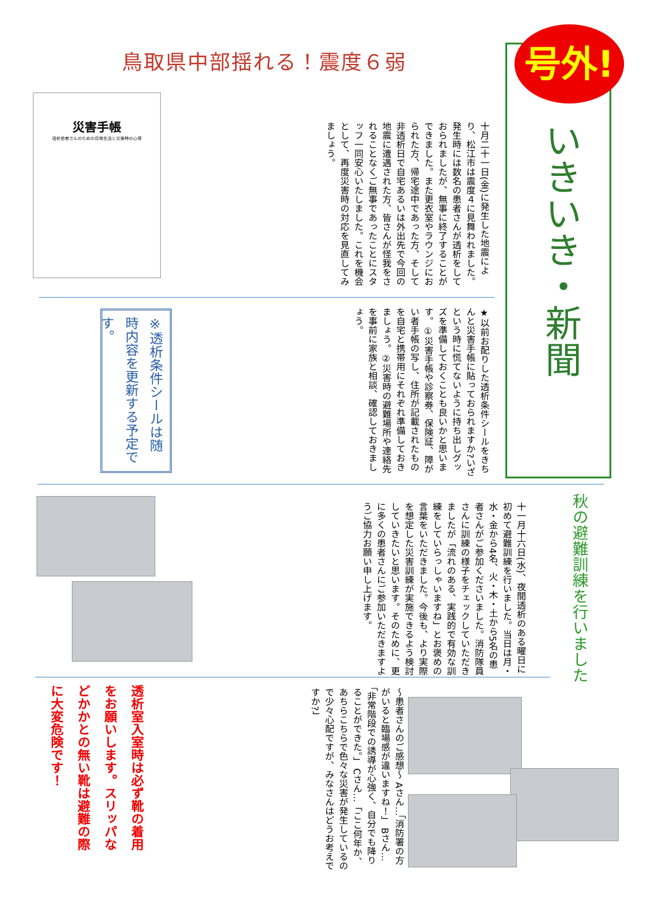鳥取県中部揺れる！震度６弱 号外!
いきいき・新聞
災害手帳
透析患者さんのための日常生活と災害時の心得
十月二十一日(金)に発生した地震により、松江市は震度４に見舞われました。発生時には数名の患者さんが透析をしておられましたが、無事に終了することができました。また更衣室やラウンジにおられた方、帰宅途中であった方、そして非透析日で自宅あるいは外出先で今回の地震に遭遇された方、皆さんが怪我をされることなくご無事であったことにスタッフ一同安心いたしました。これを機会として、再度災害時の対応を見直してみましょう。
★以前お配りした透析条件シールをきちんと災害手帳に貼っておられますか?いざという時に慌てないように持ち出しグッズを準備しておくことも良いかと思います。①災害手帳や診察券、保険証、障がい者手帳の写し、住所が記載されたものを自宅と携帯用にそれぞれ準備しておきましょう。②災害時の避難場所や連絡先を事前に家族と相談、確認しておきましょう。
※透析条件シールは随時内容を更新する予定です。
秋の避難訓練を行いました
十一月十六日(水)、夜間透析のある曜日に初めて避難訓練を行いました。当日は月・水・金から4名、火・木・土から5名の患者さんがご参加くださいました。消防隊員さんに訓練の様子をチェックしていただきましたが「流れのある、実践的で有効な訓練をしていらっしゃいますね」とお褒めの言葉をいただきました。今後も、より実際を想定した災害訓練が実施できるよう検討していきたいと思います。そのために、更に多くの患者さんにご参加いただきますようご協力お願い申し上げます。
～患者さんのご感想～ Aさん…「消防署の方がいると臨場感が違いますね！」 Bさん…「非常階段での誘導が心強く、自分でも降りることができた。」 Cさん…「ここ何年か、あちらこちらで色々な災害が発生しているので少々心配ですが、みなさんはどうお考えですか?」
透析室入室時は必ず靴の着用をお願いします。スリッパなどかかとの無い靴は避難の際に大変危険です！